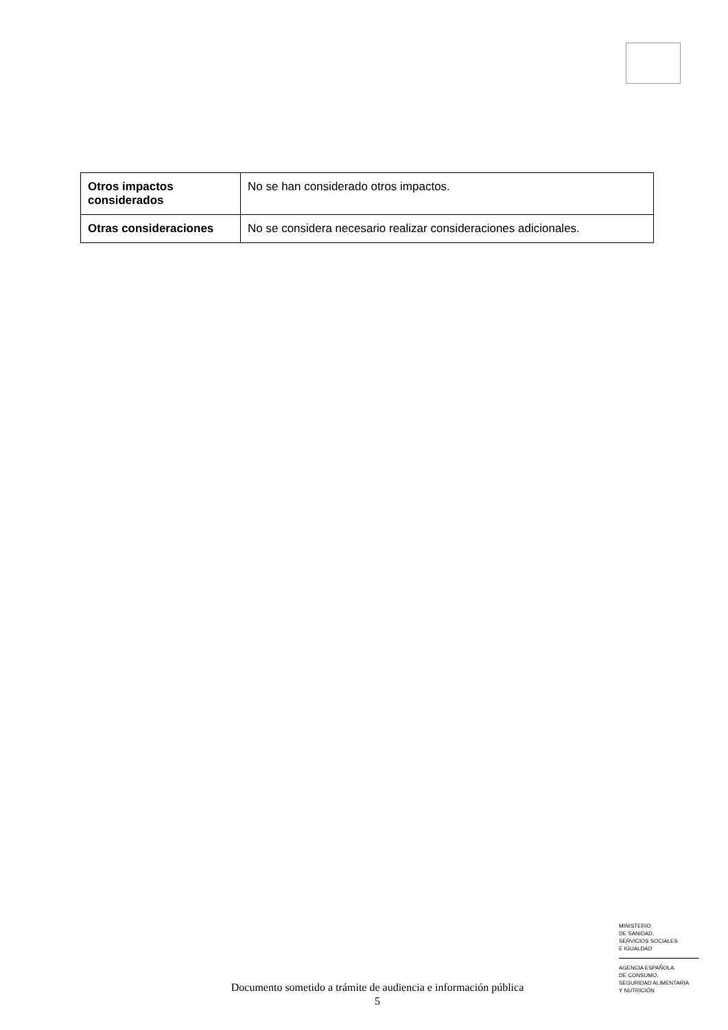| Otros impactos considerados | No se han considerado otros impactos. |
| Otras consideraciones | No se considera necesario realizar consideraciones adicionales. |
Documento sometido a trámite de audiencia e información pública
5
MINISTERIO
DE SANIDAD,
SERVICIOS SOCIALES
E IGUALDAD
AGENCIA ESPAÑOLA
DE CONSUMO,
SEGURIDAD ALIMENTARIA
Y NUTRICIÓN